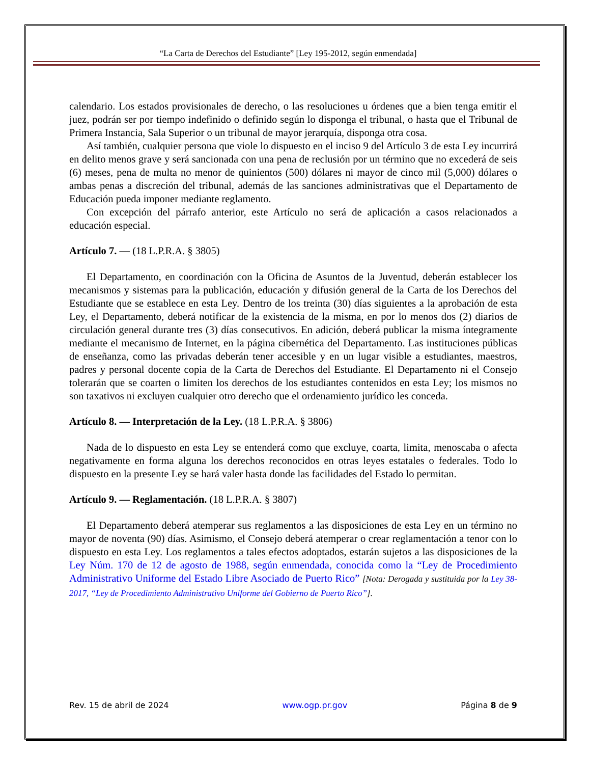“La Carta de Derechos del Estudiante” [Ley 195-2012, según enmendada]
calendario. Los estados provisionales de derecho, o las resoluciones u órdenes que a bien tenga emitir el juez, podrán ser por tiempo indefinido o definido según lo disponga el tribunal, o hasta que el Tribunal de Primera Instancia, Sala Superior o un tribunal de mayor jerarquía, disponga otra cosa.
Así también, cualquier persona que viole lo dispuesto en el inciso 9 del Artículo 3 de esta Ley incurrirá en delito menos grave y será sancionada con una pena de reclusión por un término que no excederá de seis (6) meses, pena de multa no menor de quinientos (500) dólares ni mayor de cinco mil (5,000) dólares o ambas penas a discreción del tribunal, además de las sanciones administrativas que el Departamento de Educación pueda imponer mediante reglamento.
Con excepción del párrafo anterior, este Artículo no será de aplicación a casos relacionados a educación especial.
Artículo 7. — (18 L.P.R.A. § 3805)
El Departamento, en coordinación con la Oficina de Asuntos de la Juventud, deberán establecer los mecanismos y sistemas para la publicación, educación y difusión general de la Carta de los Derechos del Estudiante que se establece en esta Ley. Dentro de los treinta (30) días siguientes a la aprobación de esta Ley, el Departamento, deberá notificar de la existencia de la misma, en por lo menos dos (2) diarios de circulación general durante tres (3) días consecutivos. En adición, deberá publicar la misma íntegramente mediante el mecanismo de Internet, en la página cibernética del Departamento. Las instituciones públicas de enseñanza, como las privadas deberán tener accesible y en un lugar visible a estudiantes, maestros, padres y personal docente copia de la Carta de Derechos del Estudiante. El Departamento ni el Consejo tolerarán que se coarten o limiten los derechos de los estudiantes contenidos en esta Ley; los mismos no son taxativos ni excluyen cualquier otro derecho que el ordenamiento jurídico les conceda.
Artículo 8. — Interpretación de la Ley. (18 L.P.R.A. § 3806)
Nada de lo dispuesto en esta Ley se entenderá como que excluye, coarta, limita, menoscaba o afecta negativamente en forma alguna los derechos reconocidos en otras leyes estatales o federales. Todo lo dispuesto en la presente Ley se hará valer hasta donde las facilidades del Estado lo permitan.
Artículo 9. — Reglamentación. (18 L.P.R.A. § 3807)
El Departamento deberá atemperar sus reglamentos a las disposiciones de esta Ley en un término no mayor de noventa (90) días. Asimismo, el Consejo deberá atemperar o crear reglamentación a tenor con lo dispuesto en esta Ley. Los reglamentos a tales efectos adoptados, estarán sujetos a las disposiciones de la Ley Núm. 170 de 12 de agosto de 1988, según enmendada, conocida como la “Ley de Procedimiento Administrativo Uniforme del Estado Libre Asociado de Puerto Rico” [Nota: Derogada y sustituida por la Ley 38-2017, “Ley de Procedimiento Administrativo Uniforme del Gobierno de Puerto Rico”].
Rev. 15 de abril de 2024 www.ogp.pr.gov Página 8 de 9